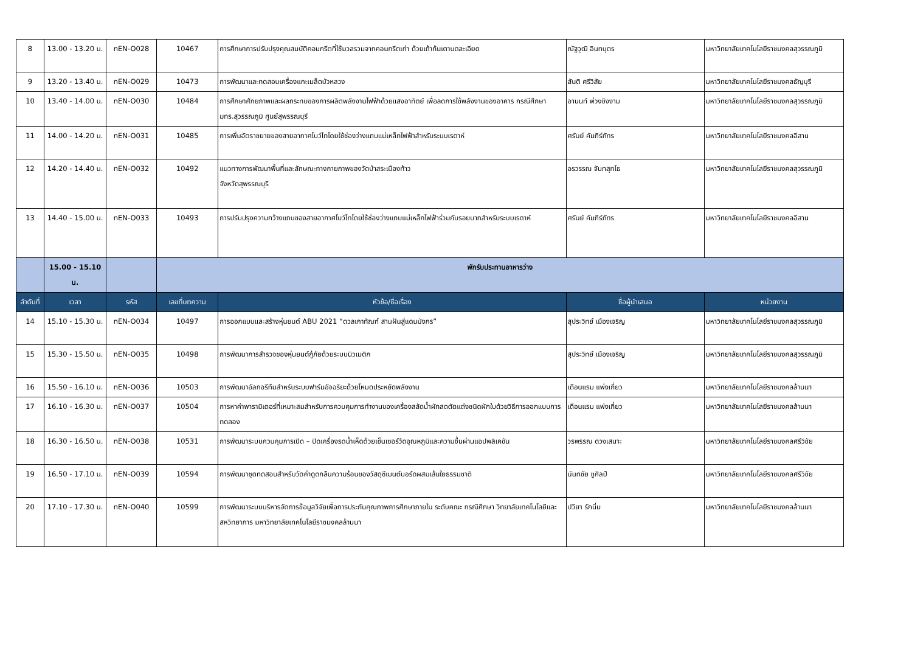| 8 | 13.00 - 13.20 น. | nEN-O028 | 10467 | การศึกษาการปรับปรุงคุณสมบัติคอนกรีตที่ใช้มวลรวมจากคอนกรีตเก่า ด้วยเถ้าก้นเตาบดละเอียด | ณัฐวุฒิ อินทบุตร | มหาวิทยาลัยเทคโนโลยีราชมงคลสุวรรณภูมิ |
| 9 | 13.20 - 13.40 น. | nEN-O029 | 10473 | การพัฒนาและทดสอบเครื่องแกะเมล็ดบัวหลวง | สันติ ศรีวิสัย | มหาวิทยาลัยเทคโนโลยีราชมงคลธัญบุรี |
| 10 | 13.40 - 14.00 น. | nEN-O030 | 10484 | การศึกษาศักยภาพและผลกระทบของการผลิตพลังงานไฟฟ้าด้วยแสงอาทิตย์ เพื่อลดการใช้พลังงานของอาคาร กรณีศึกษา มทร.สุวรรณภูมิ ศูนย์สุพรรณบุรี | อานนท์ พ่วงชิงงาม | มหาวิทยาลัยเทคโนโลยีราชมงคลสุวรรณภูมิ |
| 11 | 14.00 - 14.20 น. | nEN-O031 | 10485 | การเพิ่มอัตราขยายของสายอากาศโบว์ไทโดยใช้ช่องว่างแถบแม่เหล็กไฟฟ้าสำหรับระบบเรดาห์ | ศรันย์ คัมภีร์ภัทร | มหาวิทยาลัยเทคโนโลยีราชมงคลอีสาน |
| 12 | 14.20 - 14.40 น. | nEN-O032 | 10492 | แนวทางการพัฒนาพื้นที่และลักษณะทางกายภาพของวัดป่าสระเมืองท้าว จังหวัดสุพรรณบุรี | อรวรรณ จันทสุทโธ | มหาวิทยาลัยเทคโนโลยีราชมงคลสุวรรณภูมิ |
| 13 | 14.40 - 15.00 น. | nEN-O033 | 10493 | การปรับปรุงความกว้างแถบของสายอากาศโบว์ไทโดยใช้ช่องว่างแถบแม่เหล็กไฟฟ้าร่วมกับรอยบากสำหรับระบบเรดาห์ | ศรันย์ คัมภีร์ภัทร | มหาวิทยาลัยเทคโนโลยีราชมงคลอีสาน |
| | 15.00 - 15.10 น. | | พักรับประทานอาหารว่าง | | | |
| ลำดับที่ | เวลา | รหัส | เลขที่บทความ | หัวข้อ/ชื่อเรื่อง | ชื่อผู้นำเสนอ | หน่วยงาน |
| 14 | 15.10 - 15.30 น. | nEN-O034 | 10497 | การออกแบบและสร้างหุ่นยนต์ ABU 2021 “ดวลเกาทัณฑ์ สานฝันสู่แดนมังกร” | สุประวิทย์ เมืองเจริญ | มหาวิทยาลัยเทคโนโลยีราชมงคลสุวรรณภูมิ |
| 15 | 15.30 - 15.50 น. | nEN-O035 | 10498 | การพัฒนาการสำรวจของหุ่นยนต์กู้ภัยด้วยระบบนิวเมติก | สุประวิทย์ เมืองเจริญ | มหาวิทยาลัยเทคโนโลยีราชมงคลสุวรรณภูมิ |
| 16 | 15.50 - 16.10 น. | nEN-O036 | 10503 | การพัฒนาอัลกอรีทึมสำหรับระบบฟาร์มอัจฉริยะด้วยโหมดประหยัดพลังงาน | เดือนแรม แพ่งเกี่ยว | มหาวิทยาลัยเทคโนโลยีราชมงคลล้านนา |
| 17 | 16.10 - 16.30 น. | nEN-O037 | 10504 | การหาค่าพารามิเตอร์ที่เหมาะสมสำหรับการควบคุมการทำงานของเครื่องสลัดน้ำผักสดตัดแต่งชนิดผักใบด้วยวิธีการออกแบบการทดลอง | เดือนแรม แพ่งเกี่ยว | มหาวิทยาลัยเทคโนโลยีราชมงคลล้านนา |
| 18 | 16.30 - 16.50 น. | nEN-O038 | 10531 | การพัฒนาระบบควบคุมการเปิด – ปิดเครื่องรดน้ำเห็ดด้วยเซ็นเซอร์วัดอุณหภูมิและความชื้นผ่านแอปพลิเคชัน | วรพรรณ ดวงเสนาะ | มหาวิทยาลัยเทคโนโลยีราชมงคลศรีวิชัย |
| 19 | 16.50 - 17.10 น. | nEN-O039 | 10594 | การพัฒนาชุดทดสอบสำหรับวัดค่าดูดกลืนความร้อนของวัสดุซีเมนต์บอร์ดผสมเส้นใยธรรมชาติ | นันทชัย ชูศิลป์ | มหาวิทยาลัยเทคโนโลยีราชมงคลศรีวิชัย |
| 20 | 17.10 - 17.30 น. | nEN-O040 | 10599 | การพัฒนาระบบบริหารจัดการข้อมูลวิจัยเพื่อการประกันคุณภาพการศึกษาภายใน ระดับคณะ กรณีศึกษา วิทยาลัยเทคโนโลยีและสหวิทยาการ มหาวิทยาลัยเทคโนโลยีราชมงคลล้านนา | ปวียา รักนิ่ม | มหาวิทยาลัยเทคโนโลยีราชมงคลล้านนา |